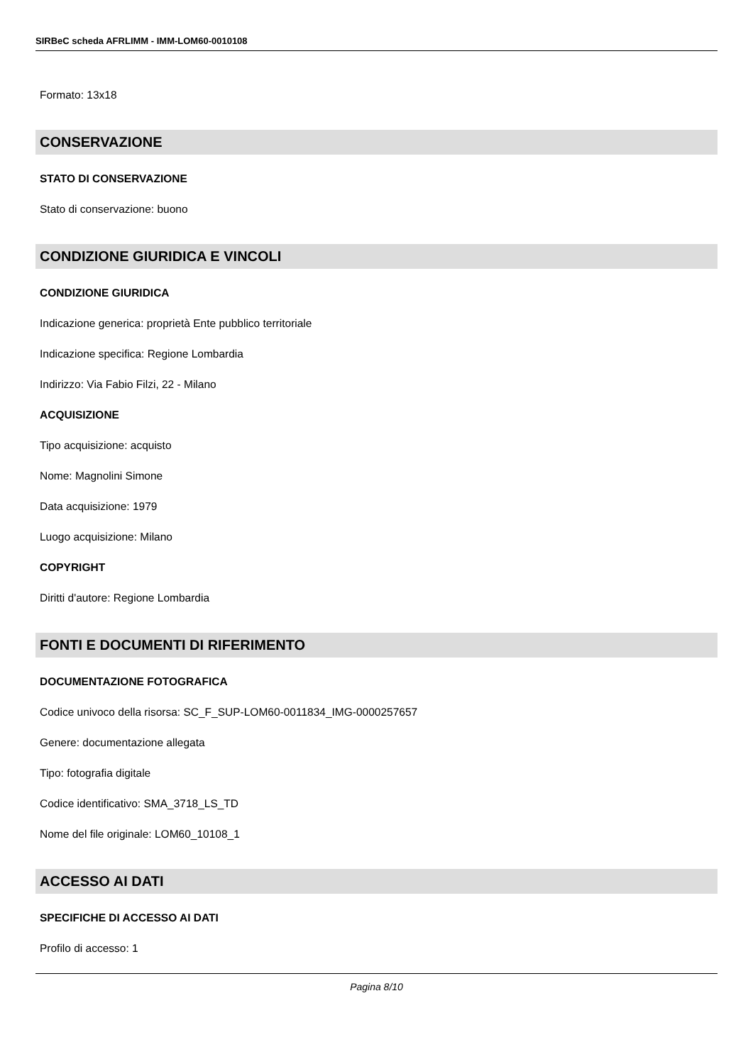SIRBeC scheda AFRLIMM - IMM-LOM60-0010108
Formato: 13x18
CONSERVAZIONE
STATO DI CONSERVAZIONE
Stato di conservazione: buono
CONDIZIONE GIURIDICA E VINCOLI
CONDIZIONE GIURIDICA
Indicazione generica: proprietà Ente pubblico territoriale
Indicazione specifica: Regione Lombardia
Indirizzo: Via Fabio Filzi, 22 - Milano
ACQUISIZIONE
Tipo acquisizione: acquisto
Nome: Magnolini Simone
Data acquisizione: 1979
Luogo acquisizione: Milano
COPYRIGHT
Diritti d'autore: Regione Lombardia
FONTI E DOCUMENTI DI RIFERIMENTO
DOCUMENTAZIONE FOTOGRAFICA
Codice univoco della risorsa: SC_F_SUP-LOM60-0011834_IMG-0000257657
Genere: documentazione allegata
Tipo: fotografia digitale
Codice identificativo: SMA_3718_LS_TD
Nome del file originale: LOM60_10108_1
ACCESSO AI DATI
SPECIFICHE DI ACCESSO AI DATI
Profilo di accesso: 1
Pagina 8/10